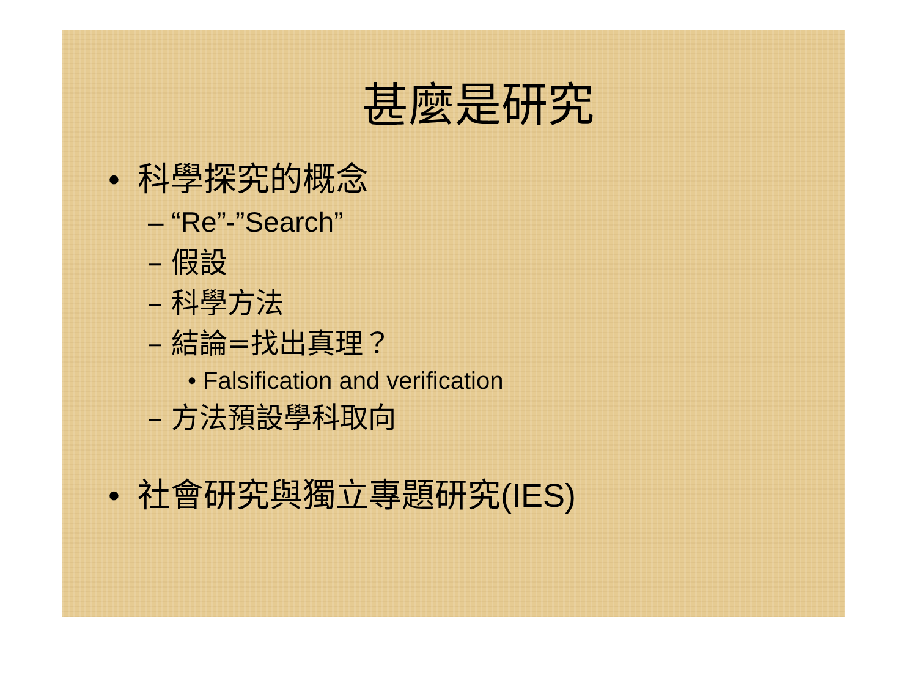甚麼是研究
• 科學探究的概念
– “Re”-”Search”
– 假設
– 科學方法
– 結論=找出真理？
• Falsification and verification
– 方法預設學科取向
• 社會研究與獨立專題研究(IES)